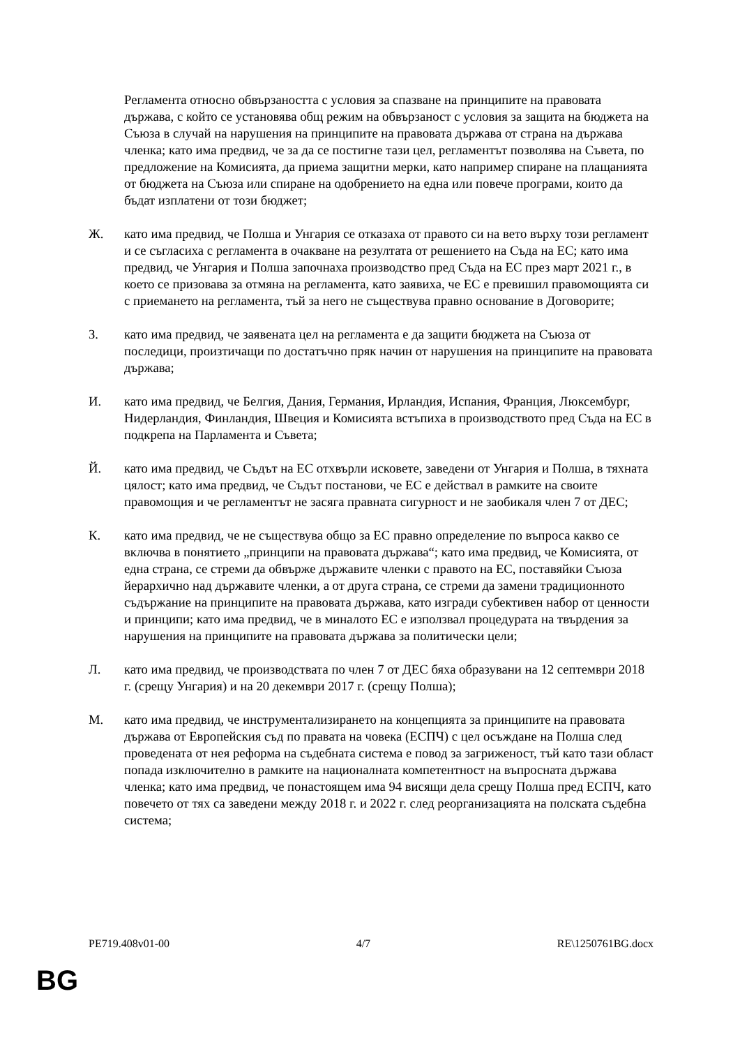Регламента относно обвързаността с условия за спазване на принципите на правовата държава, с който се установява общ режим на обвързаност с условия за защита на бюджета на Съюза в случай на нарушения на принципите на правовата държава от страна на държава членка; като има предвид, че за да се постигне тази цел, регламентът позволява на Съвета, по предложение на Комисията, да приема защитни мерки, като например спиране на плащанията от бюджета на Съюза или спиране на одобрението на една или повече програми, които да бъдат изплатени от този бюджет;
Ж. като има предвид, че Полша и Унгария се отказаха от правото си на вето върху този регламент и се съгласиха с регламента в очакване на резултата от решението на Съда на ЕС; като има предвид, че Унгария и Полша започнаха производство пред Съда на ЕС през март 2021 г., в което се призовава за отмяна на регламента, като заявиха, че ЕС е превишил правомощията си с приемането на регламента, тъй за него не съществува правно основание в Договорите;
З. като има предвид, че заявената цел на регламента е да защити бюджета на Съюза от последици, произтичащи по достатъчно пряк начин от нарушения на принципите на правовата държава;
И. като има предвид, че Белгия, Дания, Германия, Ирландия, Испания, Франция, Люксембург, Нидерландия, Финландия, Швеция и Комисията встъпиха в производството пред Съда на ЕС в подкрепа на Парламента и Съвета;
Й. като има предвид, че Съдът на ЕС отхвърли исковете, заведени от Унгария и Полша, в тяхната цялост; като има предвид, че Съдът постанови, че ЕС е действал в рамките на своите правомощия и че регламентът не засяга правната сигурност и не заобикаля член 7 от ДЕС;
К. като има предвид, че не съществува общо за ЕС правно определение по въпроса какво се включва в понятието „принципи на правовата държава“; като има предвид, че Комисията, от една страна, се стреми да обвърже държавите членки с правото на ЕС, поставяйки Съюза йерархично над държавите членки, а от друга страна, се стреми да замени традиционното съдържание на принципите на правовата държава, като изгради субективен набор от ценности и принципи; като има предвид, че в миналото ЕС е използвал процедурата на твърдения за нарушения на принципите на правовата държава за политически цели;
Л. като има предвид, че производствата по член 7 от ДЕС бяха образувани на 12 септември 2018 г. (срещу Унгария) и на 20 декември 2017 г. (срещу Полша);
М. като има предвид, че инструментализирането на концепцията за принципите на правовата държава от Европейския съд по правата на човека (ЕСПЧ) с цел осъждане на Полша след проведената от нея реформа на съдебната система е повод за загриженост, тъй като тази област попада изключително в рамките на националната компетентност на въпросната държава членка; като има предвид, че понастоящем има 94 висящи дела срещу Полша пред ЕСПЧ, като повечето от тях са заведени между 2018 г. и 2022 г. след реорганизацията на полската съдебна система;
PE719.408v01-00 4/7 RE\1250761BG.docx
BG